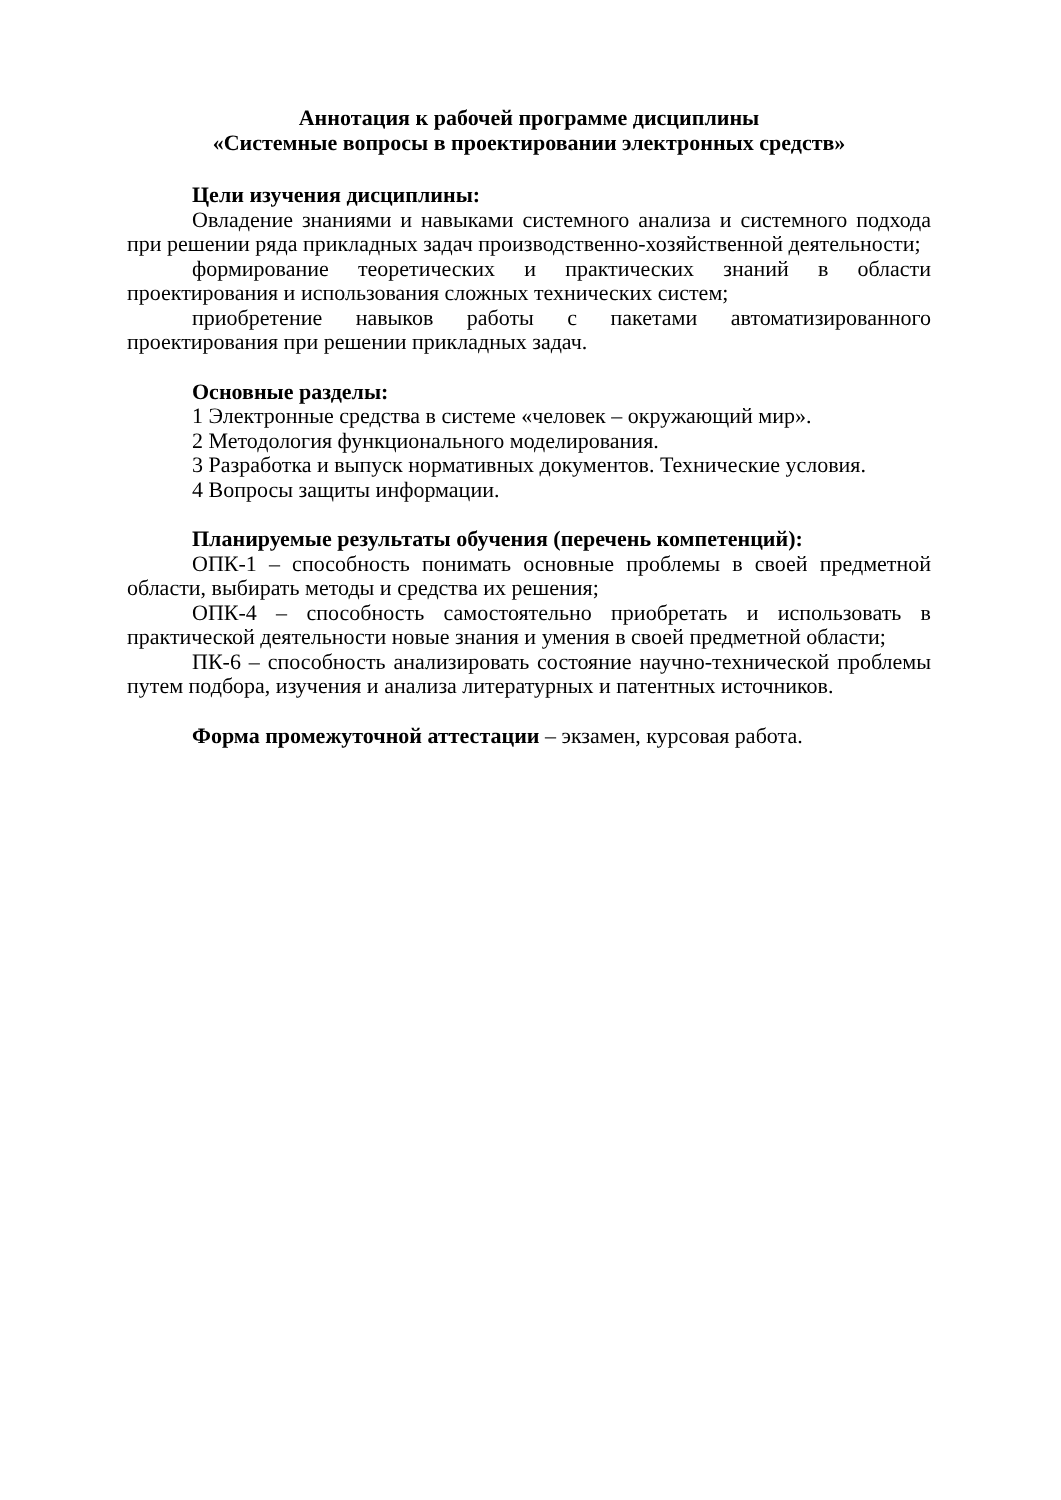Аннотация к рабочей программе дисциплины
«Системные вопросы в проектировании электронных средств»
Цели изучения дисциплины:
Овладение знаниями и навыками системного анализа и системного подхода при решении ряда прикладных задач производственно-хозяйственной деятельности;
формирование теоретических и практических знаний в области проектирования и использования сложных технических систем;
приобретение навыков работы с пакетами автоматизированного проектирования при решении прикладных задач.
Основные разделы:
1 Электронные средства в системе «человек – окружающий мир».
2 Методология функционального моделирования.
3 Разработка и выпуск нормативных документов. Технические условия.
4 Вопросы защиты информации.
Планируемые результаты обучения (перечень компетенций):
ОПК-1 – способность понимать основные проблемы в своей предметной области, выбирать методы и средства их решения;
ОПК-4 – способность самостоятельно приобретать и использовать в практической деятельности новые знания и умения в своей предметной области;
ПК-6 – способность анализировать состояние научно-технической проблемы путем подбора, изучения и анализа литературных и патентных источников.
Форма промежуточной аттестации – экзамен, курсовая работа.